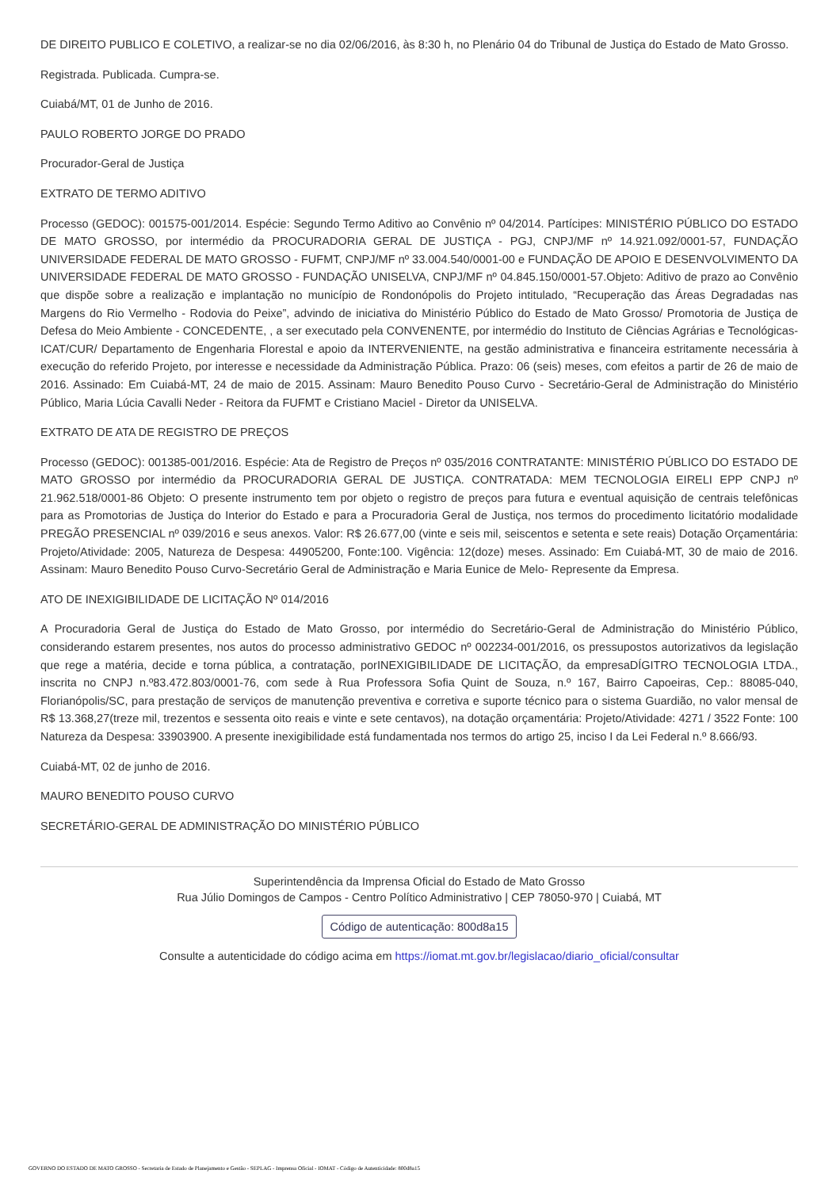DE DIREITO PUBLICO E COLETIVO, a realizar-se no dia 02/06/2016, às 8:30 h, no Plenário 04 do Tribunal de Justiça do Estado de Mato Grosso.
Registrada. Publicada. Cumpra-se.
Cuiabá/MT, 01 de Junho de 2016.
PAULO ROBERTO JORGE DO PRADO
Procurador-Geral de Justiça
EXTRATO DE TERMO ADITIVO
Processo (GEDOC): 001575-001/2014. Espécie: Segundo Termo Aditivo ao Convênio nº 04/2014. Partícipes: MINISTÉRIO PÚBLICO DO ESTADO DE MATO GROSSO, por intermédio da PROCURADORIA GERAL DE JUSTIÇA - PGJ, CNPJ/MF nº 14.921.092/0001-57, FUNDAÇÃO UNIVERSIDADE FEDERAL DE MATO GROSSO - FUFMT, CNPJ/MF nº 33.004.540/0001-00 e FUNDAÇÃO DE APOIO E DESENVOLVIMENTO DA UNIVERSIDADE FEDERAL DE MATO GROSSO - FUNDAÇÃO UNISELVA, CNPJ/MF nº 04.845.150/0001-57.Objeto: Aditivo de prazo ao Convênio que dispõe sobre a realização e implantação no município de Rondonópolis do Projeto intitulado, “Recuperação das Áreas Degradadas nas Margens do Rio Vermelho - Rodovia do Peixe”, advindo de iniciativa do Ministério Público do Estado de Mato Grosso/ Promotoria de Justiça de Defesa do Meio Ambiente - CONCEDENTE, , a ser executado pela CONVENENTE, por intermédio do Instituto de Ciências Agrárias e Tecnológicas-ICAT/CUR/ Departamento de Engenharia Florestal e apoio da INTERVENIENTE, na gestão administrativa e financeira estritamente necessária à execução do referido Projeto, por interesse e necessidade da Administração Pública. Prazo: 06 (seis) meses, com efeitos a partir de 26 de maio de 2016. Assinado: Em Cuiabá-MT, 24 de maio de 2015. Assinam: Mauro Benedito Pouso Curvo - Secretário-Geral de Administração do Ministério Público, Maria Lúcia Cavalli Neder - Reitora da FUFMT e Cristiano Maciel - Diretor da UNISELVA.
EXTRATO DE ATA DE REGISTRO DE PREÇOS
Processo (GEDOC): 001385-001/2016. Espécie: Ata de Registro de Preços nº 035/2016 CONTRATANTE: MINISTÉRIO PÚBLICO DO ESTADO DE MATO GROSSO por intermédio da PROCURADORIA GERAL DE JUSTIÇA. CONTRATADA: MEM TECNOLOGIA EIRELI EPP CNPJ nº 21.962.518/0001-86 Objeto: O presente instrumento tem por objeto o registro de preços para futura e eventual aquisição de centrais telefônicas para as Promotorias de Justiça do Interior do Estado e para a Procuradoria Geral de Justiça, nos termos do procedimento licitatório modalidade PREGÃO PRESENCIAL nº 039/2016 e seus anexos. Valor: R$ 26.677,00 (vinte e seis mil, seiscentos e setenta e sete reais) Dotação Orçamentária: Projeto/Atividade: 2005, Natureza de Despesa: 44905200, Fonte:100. Vigência: 12(doze) meses. Assinado: Em Cuiabá-MT, 30 de maio de 2016. Assinam: Mauro Benedito Pouso Curvo-Secretário Geral de Administração e Maria Eunice de Melo- Represente da Empresa.
ATO DE INEXIGIBILIDADE DE LICITAÇÃO Nº 014/2016
A Procuradoria Geral de Justiça do Estado de Mato Grosso, por intermédio do Secretário-Geral de Administração do Ministério Público, considerando estarem presentes, nos autos do processo administrativo GEDOC nº 002234-001/2016, os pressupostos autorizativos da legislação que rege a matéria, decide e torna pública, a contratação, porINEXIGIBILIDADE DE LICITAÇÃO, da empresaDÍGITRO TECNOLOGIA LTDA., inscrita no CNPJ n.º83.472.803/0001-76, com sede à Rua Professora Sofia Quint de Souza, n.º 167, Bairro Capoeiras, Cep.: 88085-040, Florianópolis/SC, para prestação de serviços de manutenção preventiva e corretiva e suporte técnico para o sistema Guardião, no valor mensal de R$ 13.368,27(treze mil, trezentos e sessenta oito reais e vinte e sete centavos), na dotação orçamentária: Projeto/Atividade: 4271 / 3522 Fonte: 100 Natureza da Despesa: 33903900. A presente inexigibilidade está fundamentada nos termos do artigo 25, inciso I da Lei Federal n.º 8.666/93.
Cuiabá-MT, 02 de junho de 2016.
MAURO BENEDITO POUSO CURVO
SECRETÁRIO-GERAL DE ADMINISTRAÇÃO DO MINISTÉRIO PÚBLICO
Superintendência da Imprensa Oficial do Estado de Mato Grosso
Rua Júlio Domingos de Campos - Centro Político Administrativo | CEP 78050-970 | Cuiabá, MT
Código de autenticação: 800d8a15
Consulte a autenticidade do código acima em https://iomat.mt.gov.br/legislacao/diario_oficial/consultar
GOVERNO DO ESTADO DE MATO GROSSO - Secretaria de Estado de Planejamento e Gestão - SEPLAG - Imprensa Oficial - IOMAT - Código de Autenticidade: 800d8a15